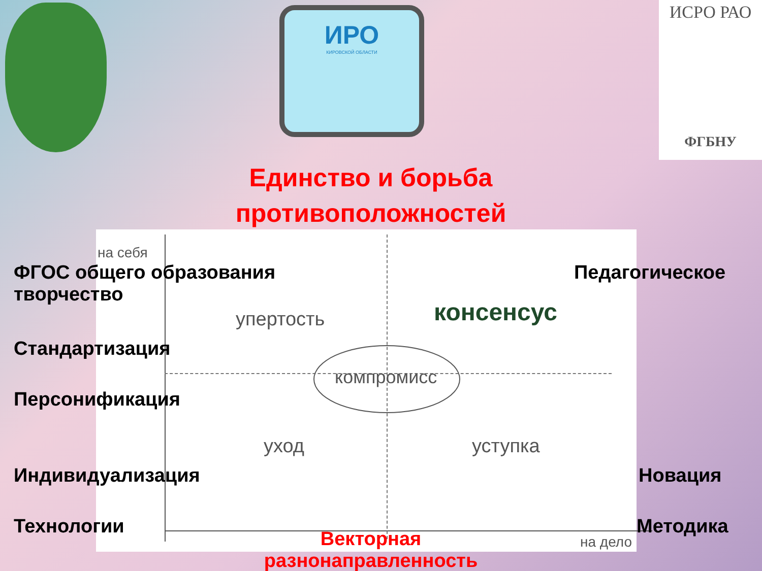ИРО
КИРОВСКОЙ ОБЛАСТИ
ИСРО РАО
ФГБНУ
Единство и борьба противоположностей
на себя
упертость консенсус
компромисс
уход уступка
на дело
ФГОС общего образования
творчество
Педагогическое
Стандартизация
Персонификация
Индивидуализация Новация
Технологии Методика
Векторная разнонаправленность